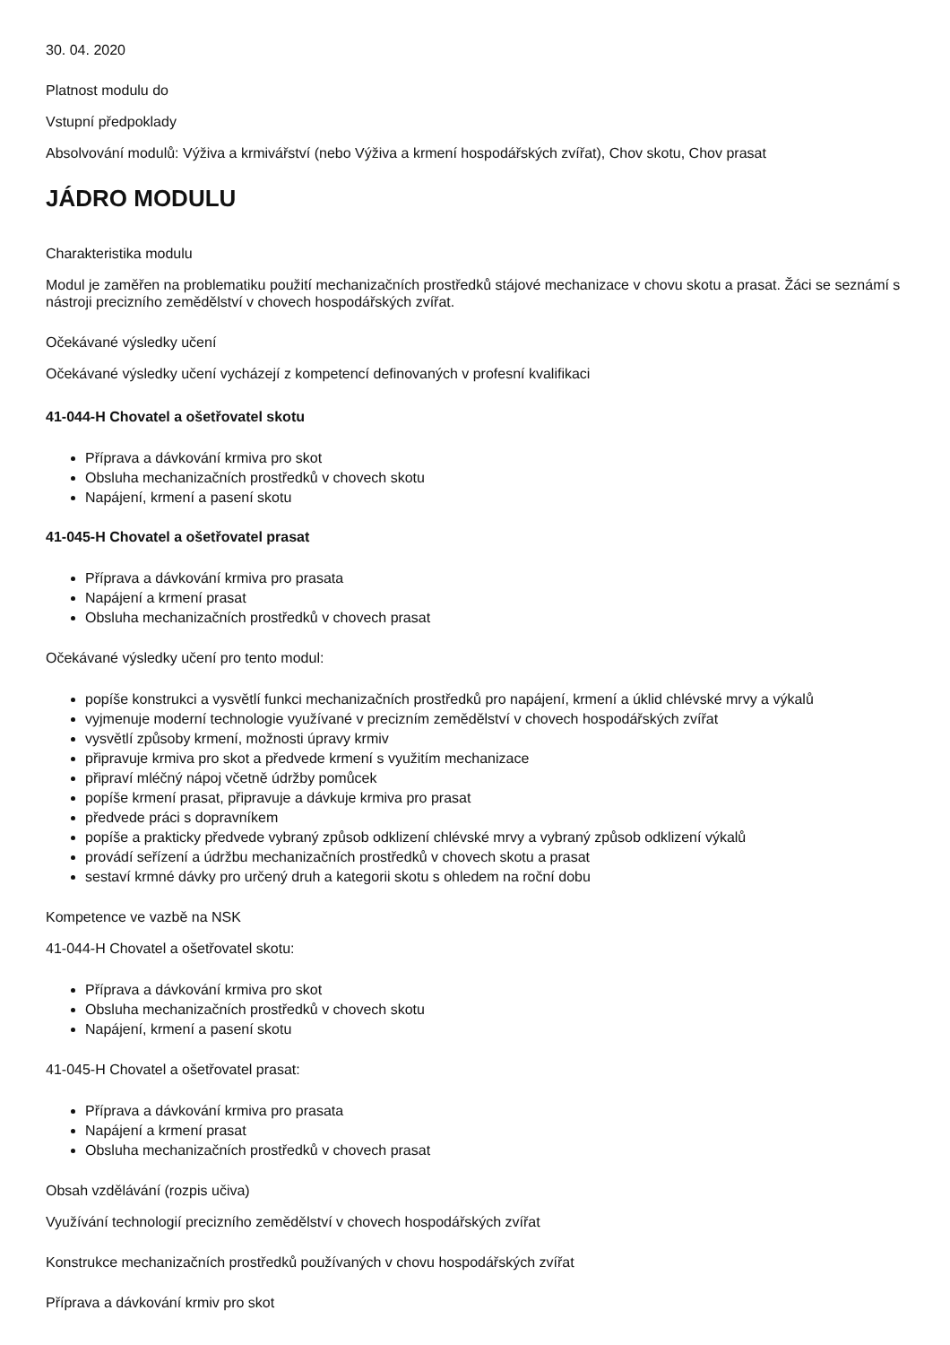30. 04. 2020
Platnost modulu do
Vstupní předpoklady
Absolvování modulů: Výživa a krmivářství (nebo Výživa a krmení hospodářských zvířat), Chov skotu, Chov prasat
JÁDRO MODULU
Charakteristika modulu
Modul je zaměřen na problematiku použití mechanizačních prostředků stájové mechanizace v chovu skotu a prasat. Žáci se seznámí s nástroji precizního zemědělství v chovech hospodářských zvířat.
Očekávané výsledky učení
Očekávané výsledky učení vycházejí z kompetencí definovaných v profesní kvalifikaci
41-044-H Chovatel a ošetřovatel skotu
Příprava a dávkování krmiva pro skot
Obsluha mechanizačních prostředků v chovech skotu
Napájení, krmení a pasení skotu
41-045-H Chovatel a ošetřovatel prasat
Příprava a dávkování krmiva pro prasata
Napájení a krmení prasat
Obsluha mechanizačních prostředků v chovech prasat
Očekávané výsledky učení pro tento modul:
popíše konstrukci a vysvětlí funkci mechanizačních prostředků pro napájení, krmení a úklid chlévské mrvy a výkalů
vyjmenuje moderní technologie využívané v precizním zemědělství v chovech hospodářských zvířat
vysvětlí způsoby krmení, možnosti úpravy krmiv
připravuje krmiva pro skot a předvede krmení s využitím mechanizace
připraví mléčný nápoj včetně údržby pomůcek
popíše krmení prasat, připravuje a dávkuje krmiva pro prasat
předvede práci s dopravníkem
popíše a prakticky předvede vybraný způsob odklizení chlévské mrvy a vybraný způsob odklizení výkalů
provádí seřízení a údržbu mechanizačních prostředků v chovech skotu a prasat
sestaví krmné dávky pro určený druh a kategorii skotu s ohledem na roční dobu
Kompetence ve vazbě na NSK
41-044-H Chovatel a ošetřovatel skotu:
Příprava a dávkování krmiva pro skot
Obsluha mechanizačních prostředků v chovech skotu
Napájení, krmení a pasení skotu
41-045-H Chovatel a ošetřovatel prasat:
Příprava a dávkování krmiva pro prasata
Napájení a krmení prasat
Obsluha mechanizačních prostředků v chovech prasat
Obsah vzdělávání (rozpis učiva)
Využívání technologií precizního zemědělství v chovech hospodářských zvířat
Konstrukce mechanizačních prostředků používaných v chovu hospodářských zvířat
Příprava a dávkování krmiv pro skot